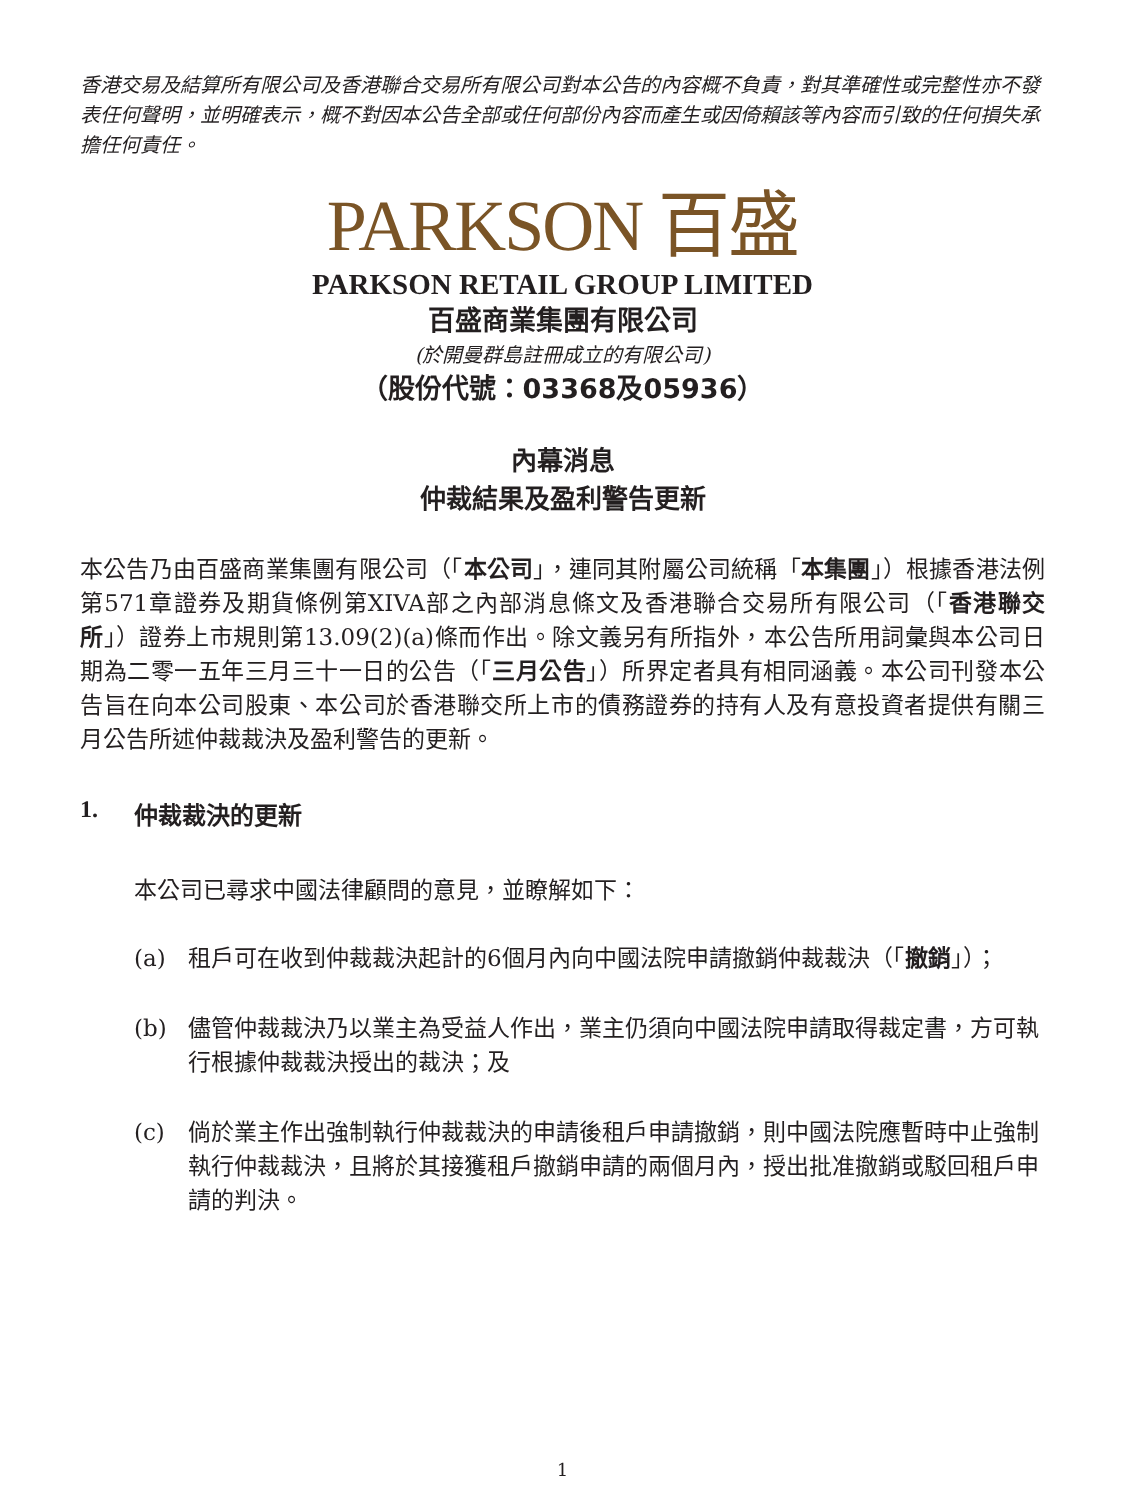香港交易及結算所有限公司及香港聯合交易所有限公司對本公告的內容概不負責，對其準確性或完整性亦不發表任何聲明，並明確表示，概不對因本公告全部或任何部份內容而產生或因倚賴該等內容而引致的任何損失承擔任何責任。
PARKSON 百盛
PARKSON RETAIL GROUP LIMITED
百盛商業集團有限公司
(於開曼群島註冊成立的有限公司)
（股份代號：03368及05936）
內幕消息
仲裁結果及盈利警告更新
本公告乃由百盛商業集團有限公司（「本公司」，連同其附屬公司統稱「本集團」）根據香港法例第571章證券及期貨條例第XIVA部之內部消息條文及香港聯合交易所有限公司（「香港聯交所」）證券上市規則第13.09(2)(a)條而作出。除文義另有所指外，本公告所用詞彙與本公司日期為二零一五年三月三十一日的公告（「三月公告」）所界定者具有相同涵義。本公司刊發本公告旨在向本公司股東、本公司於香港聯交所上市的債務證券的持有人及有意投資者提供有關三月公告所述仲裁裁決及盈利警告的更新。
1. 仲裁裁決的更新
本公司已尋求中國法律顧問的意見，並瞭解如下：
(a) 租戶可在收到仲裁裁決起計的6個月內向中國法院申請撤銷仲裁裁決（「撤銷」）；
(b) 儘管仲裁裁決乃以業主為受益人作出，業主仍須向中國法院申請取得裁定書，方可執行根據仲裁裁決授出的裁決；及
(c) 倘於業主作出強制執行仲裁裁決的申請後租戶申請撤銷，則中國法院應暫時中止強制執行仲裁裁決，且將於其接獲租戶撤銷申請的兩個月內，授出批准撤銷或駁回租戶申請的判決。
1